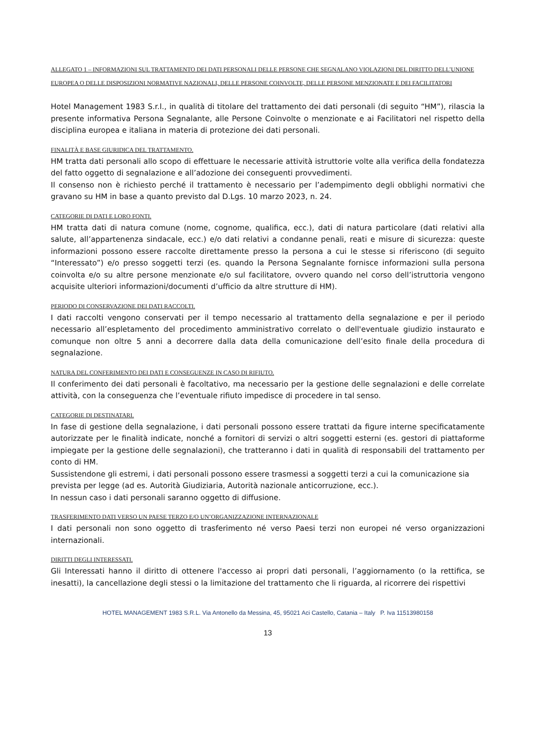ALLEGATO 1 – INFORMAZIONI SUL TRATTAMENTO DEI DATI PERSONALI DELLE PERSONE CHE SEGNALANO VIOLAZIONI DEL DIRITTO DELL’UNIONE EUROPEA O DELLE DISPOSIZIONI NORMATIVE NAZIONALI, DELLE PERSONE COINVOLTE, DELLE PERSONE MENZIONATE E DEI FACILITATORI
Hotel Management 1983 S.r.l., in qualità di titolare del trattamento dei dati personali (di seguito “HM”), rilascia la presente informativa Persona Segnalante, alle Persone Coinvolte o menzionate e ai Facilitatori nel rispetto della disciplina europea e italiana in materia di protezione dei dati personali.
FINALITÀ E BASE GIURIDICA DEL TRATTAMENTO.
HM tratta dati personali allo scopo di effettuare le necessarie attività istruttorie volte alla verifica della fondatezza del fatto oggetto di segnalazione e all’adozione dei conseguenti provvedimenti.
Il consenso non è richiesto perché il trattamento è necessario per l’adempimento degli obblighi normativi che gravano su HM in base a quanto previsto dal D.Lgs. 10 marzo 2023, n. 24.
CATEGORIE DI DATI E LORO FONTI.
HM tratta dati di natura comune (nome, cognome, qualifica, ecc.), dati di natura particolare (dati relativi alla salute, all’appartenenza sindacale, ecc.) e/o dati relativi a condanne penali, reati e misure di sicurezza: queste informazioni possono essere raccolte direttamente presso la persona a cui le stesse si riferiscono (di seguito “Interessato”) e/o presso soggetti terzi (es. quando la Persona Segnalante fornisce informazioni sulla persona coinvolta e/o su altre persone menzionate e/o sul facilitatore, ovvero quando nel corso dell’istruttoria vengono acquisite ulteriori informazioni/documenti d’ufficio da altre strutture di HM).
PERIODO DI CONSERVAZIONE DEI DATI RACCOLTI.
I dati raccolti vengono conservati per il tempo necessario al trattamento della segnalazione e per il periodo necessario all’espletamento del procedimento amministrativo correlato o dell'eventuale giudizio instaurato e comunque non oltre 5 anni a decorrere dalla data della comunicazione dell’esito finale della procedura di segnalazione.
NATURA DEL CONFERIMENTO DEI DATI E CONSEGUENZE IN CASO DI RIFIUTO.
Il conferimento dei dati personali è facoltativo, ma necessario per la gestione delle segnalazioni e delle correlate attività, con la conseguenza che l’eventuale rifiuto impedisce di procedere in tal senso.
CATEGORIE DI DESTINATARI.
In fase di gestione della segnalazione, i dati personali possono essere trattati da figure interne specificatamente autorizzate per le finalità indicate, nonché a fornitori di servizi o altri soggetti esterni (es. gestori di piattaforme impiegate per la gestione delle segnalazioni), che tratteranno i dati in qualità di responsabili del trattamento per conto di HM.
Sussistendone gli estremi, i dati personali possono essere trasmessi a soggetti terzi a cui la comunicazione sia prevista per legge (ad es. Autorità Giudiziaria, Autorità nazionale anticorruzione, ecc.).
In nessun caso i dati personali saranno oggetto di diffusione.
TRASFERIMENTO DATI VERSO UN PAESE TERZO E/O UN’ORGANIZZAZIONE INTERNAZIONALE
I dati personali non sono oggetto di trasferimento né verso Paesi terzi non europei né verso organizzazioni internazionali.
DIRITTI DEGLI INTERESSATI.
Gli Interessati hanno il diritto di ottenere l'accesso ai propri dati personali, l’aggiornamento (o la rettifica, se inesatti), la cancellazione degli stessi o la limitazione del trattamento che li riguarda, al ricorrere dei rispettivi
HOTEL MANAGEMENT 1983 S.R.L. Via Antonello da Messina, 45, 95021 Aci Castello, Catania – Italy P. Iva 11513980158
13